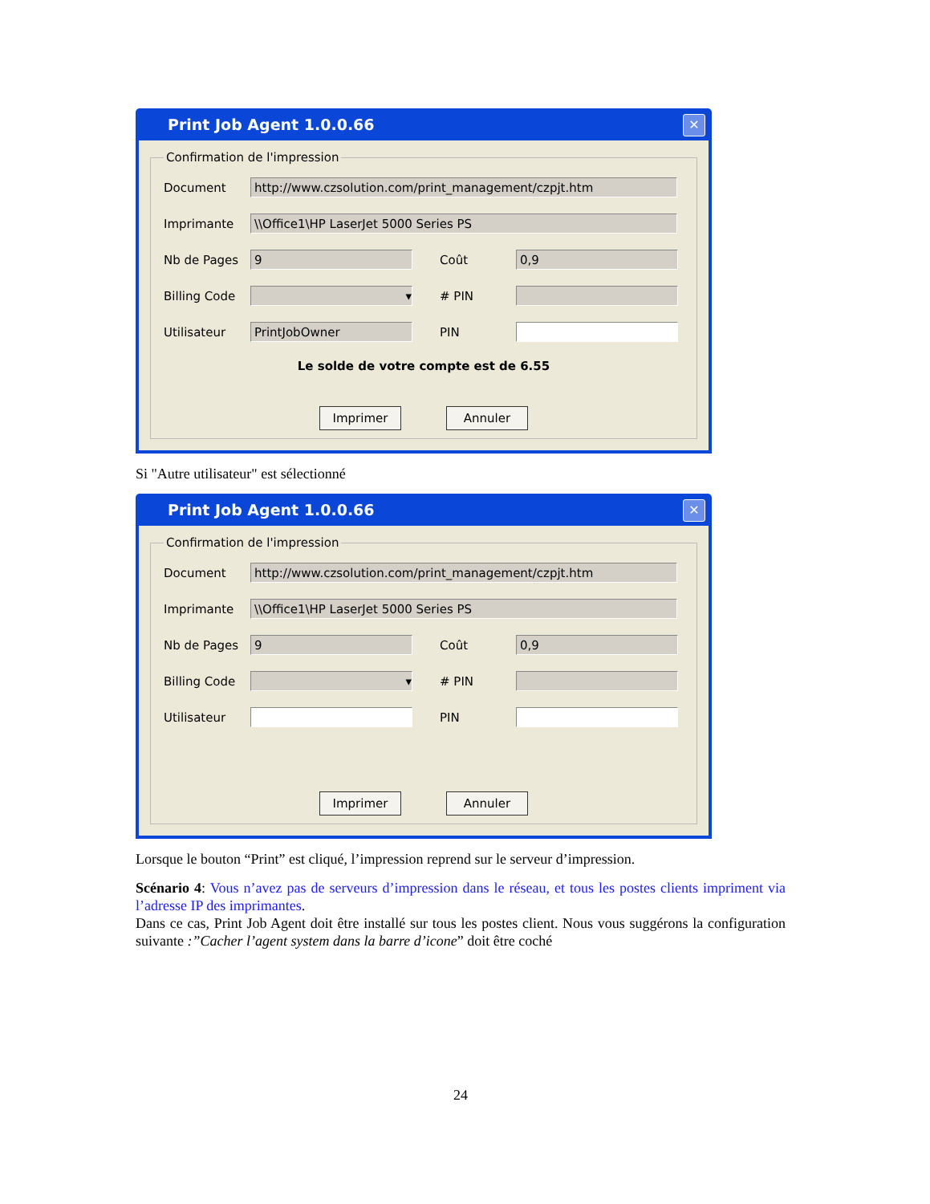Print Job Agent 1.0.0.66 ✕
Confirmation de l'impression
Document
http://www.czsolution.com/print_management/czpjt.htm
Imprimante
\\Office1\HP LaserJet 5000 Series PS
Nb de Pages
9
Coût
0,9
Billing Code
▾
# PIN
Utilisateur
PrintJobOwner
PIN
Le solde de votre compte est de 6.55
Imprimer Annuler
Si "Autre utilisateur" est sélectionné
Print Job Agent 1.0.0.66 ✕
Confirmation de l'impression
Document
http://www.czsolution.com/print_management/czpjt.htm
Imprimante
\\Office1\HP LaserJet 5000 Series PS
Nb de Pages
9
Coût
0,9
Billing Code
▾
# PIN
Utilisateur PIN
Imprimer Annuler
Lorsque le bouton “Print” est cliqué, l’impression reprend sur le serveur d’impression.
Scénario 4: Vous n’avez pas de serveurs d’impression dans le réseau, et tous les postes clients impriment via l’adresse IP des imprimantes.
Dans ce cas, Print Job Agent doit être installé sur tous les postes client. Nous vous suggérons la configuration suivante :”Cacher l’agent system dans la barre d’icone” doit être coché
24